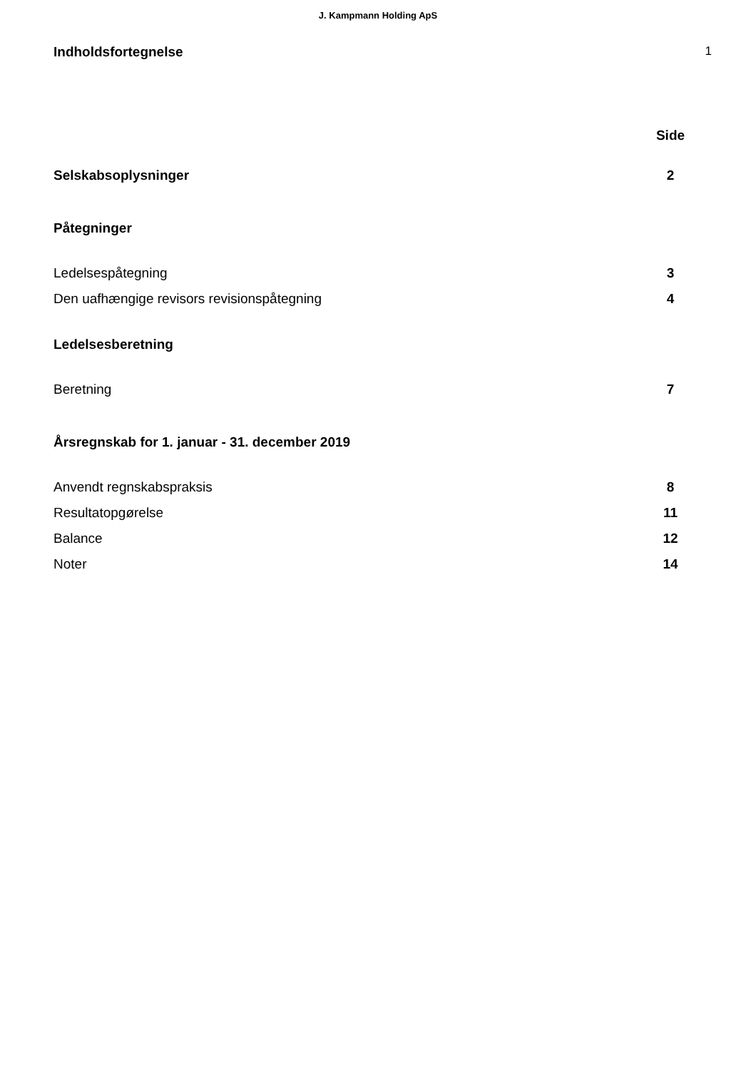J. Kampmann Holding ApS
Indholdsfortegnelse 1
Side
Selskabsoplysninger 2
Påtegninger
Ledelsespåtegning 3
Den uafhængige revisors revisionspåtegning 4
Ledelsesberetning
Beretning 7
Årsregnskab for 1. januar - 31. december 2019
Anvendt regnskabspraksis 8
Resultatopgørelse 11
Balance 12
Noter 14